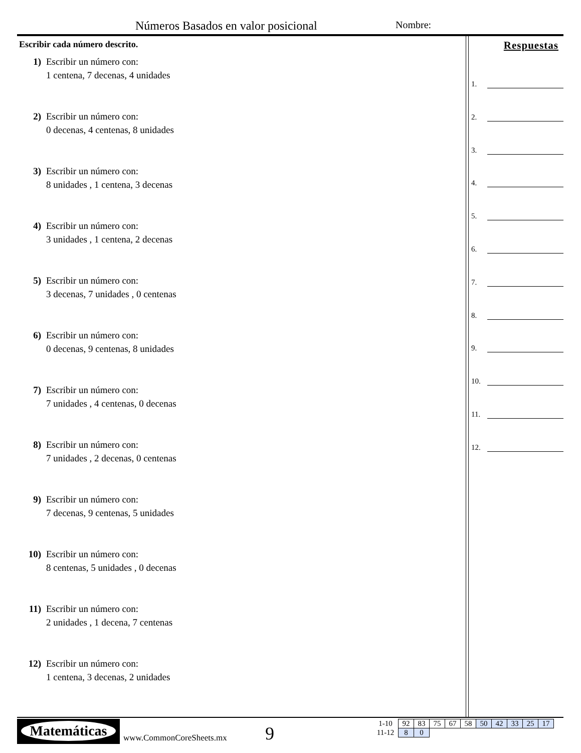Números Basados en valor posicional
Nombre:
Escribir cada número descrito.
1) Escribir un número con:
1 centena, 7 decenas, 4 unidades
2) Escribir un número con:
0 decenas, 4 centenas, 8 unidades
3) Escribir un número con:
8 unidades , 1 centena, 3 decenas
4) Escribir un número con:
3 unidades , 1 centena, 2 decenas
5) Escribir un número con:
3 decenas, 7 unidades , 0 centenas
6) Escribir un número con:
0 decenas, 9 centenas, 8 unidades
7) Escribir un número con:
7 unidades , 4 centenas, 0 decenas
8) Escribir un número con:
7 unidades , 2 decenas, 0 centenas
9) Escribir un número con:
7 decenas, 9 centenas, 5 unidades
10) Escribir un número con:
8 centenas, 5 unidades , 0 decenas
11) Escribir un número con:
2 unidades , 1 decena, 7 centenas
12) Escribir un número con:
1 centena, 3 decenas, 2 unidades
Respuestas
1.
2.
3.
4.
5.
6.
7.
8.
9.
10.
11.
12.
Matemáticas
www.CommonCoreSheets.mx 9
| 1-10 | 92 | 83 | 75 | 67 | 58 | 50 | 42 | 33 | 25 | 17 |
| 11-12 | 8 | 0 | | | | | | | | |